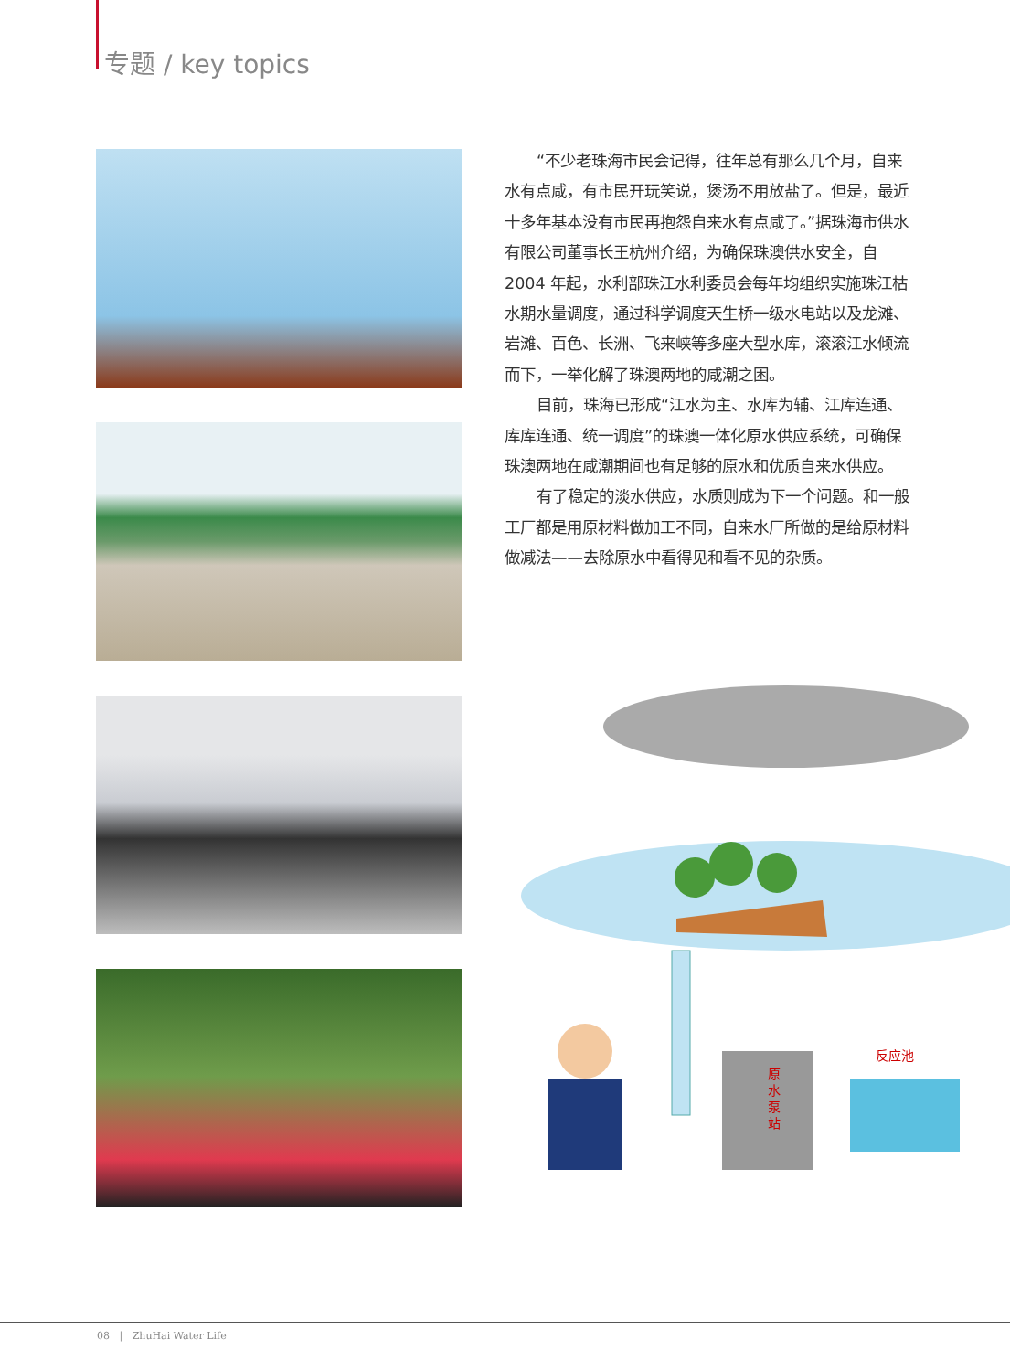专题 / key topics
“不少老珠海市民会记得，往年总有那么几个月，自来水有点咸，有市民开玩笑说，煲汤不用放盐了。但是，最近十多年基本没有市民再抱怨自来水有点咸了。”据珠海市供水有限公司董事长王杭州介绍，为确保珠澳供水安全，自 2004 年起，水利部珠江水利委员会每年均组织实施珠江枯水期水量调度，通过科学调度天生桥一级水电站以及龙滩、岩滩、百色、长洲、飞来峡等多座大型水库，滚滚江水倾流而下，一举化解了珠澳两地的咸潮之困。
目前，珠海已形成“江水为主、水库为辅、江库连通、库库连通、统一调度”的珠澳一体化原水供应系统，可确保珠澳两地在咸潮期间也有足够的原水和优质自来水供应。
有了稳定的淡水供应，水质则成为下一个问题。和一般工厂都是用原材料做加工不同，自来水厂所做的是给原材料做减法——去除原水中看得见和看不见的杂质。
原
水
泵
站
反应池
08 | ZhuHai Water Life